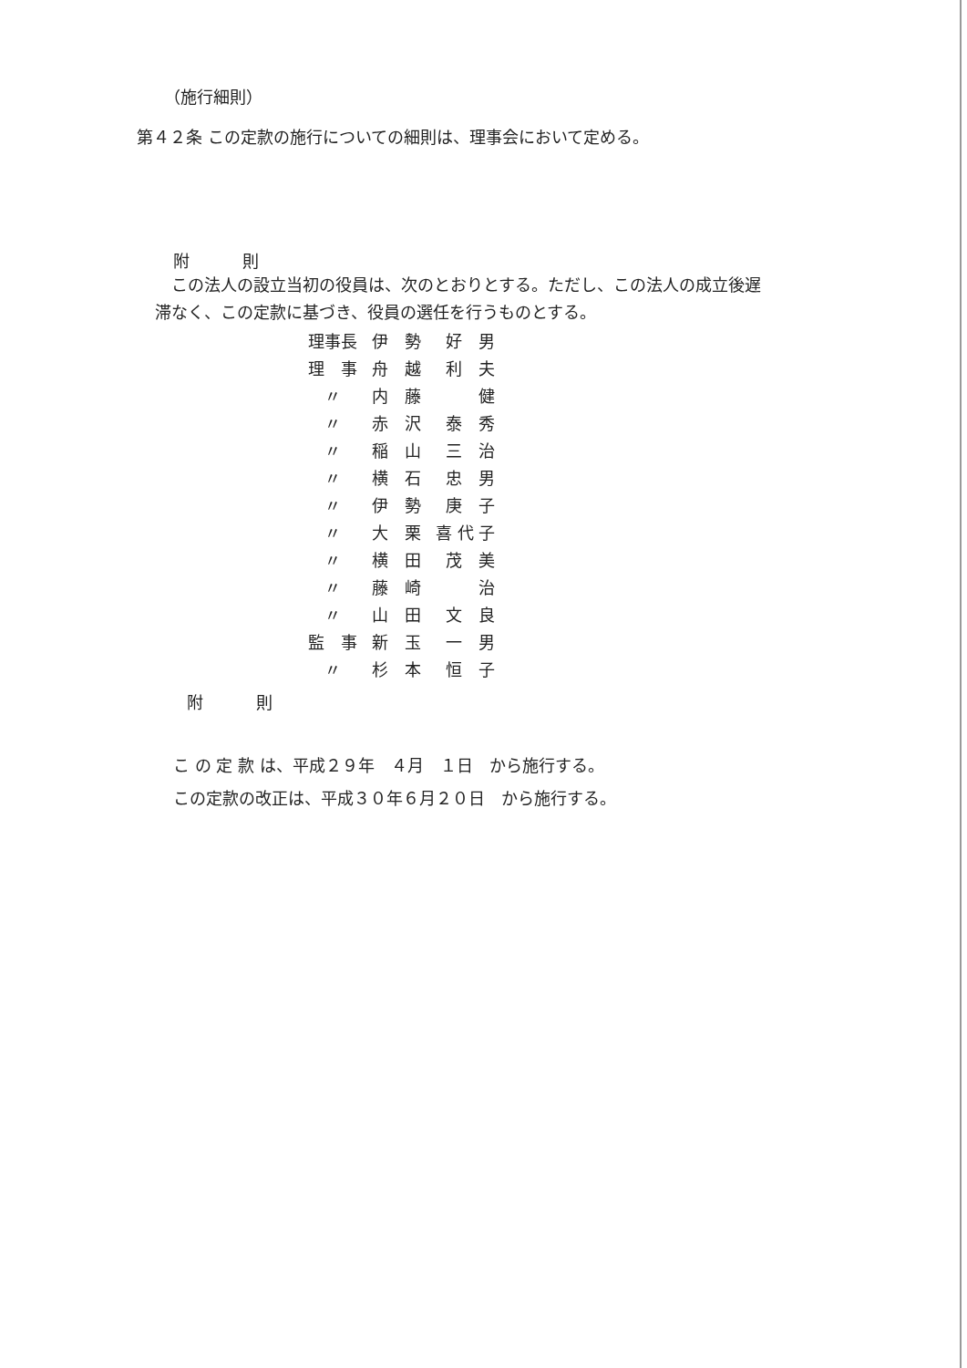（施行細則）
第４２条 この定款の施行についての細則は、理事会において定める。
附　則
　この法人の設立当初の役員は、次のとおりとする。ただし、この法人の成立後遅
滞なく、この定款に基づき、役員の選任を行うものとする。
| 理事長 | 伊 勢 | 好 男 |
| 理 事 | 舟 越 | 利 夫 |
| 〃 | 内 藤 | 健 |
| 〃 | 赤 沢 | 泰 秀 |
| 〃 | 稲 山 | 三 治 |
| 〃 | 横 石 | 忠 男 |
| 〃 | 伊 勢 | 庚 子 |
| 〃 | 大 栗 | 喜 代 子 |
| 〃 | 横 田 | 茂 美 |
| 〃 | 藤 崎 | 治 |
| 〃 | 山 田 | 文 良 |
| 監 事 | 新 玉 | 一 男 |
| 〃 | 杉 本 | 恒 子 |
附　則
こ の 定 款 は、平成２９年　４月　１日　から施行する。
この定款の改正は、平成３０年６月２０日　から施行する。